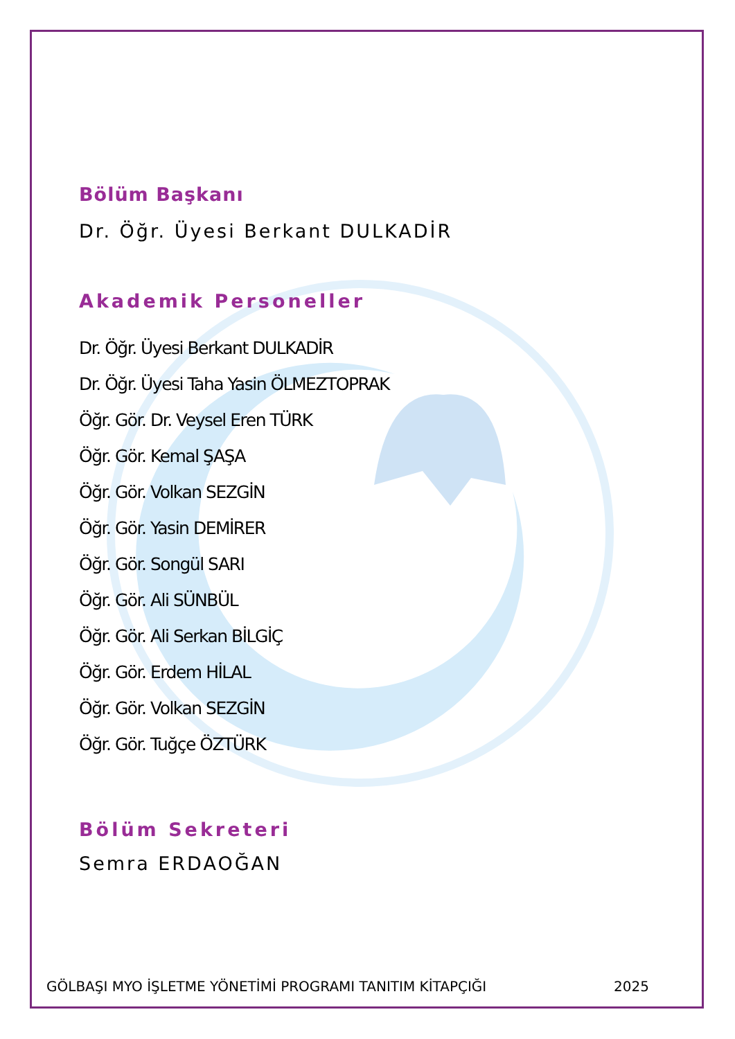Bölüm Başkanı
Dr. Öğr. Üyesi Berkant DULKADİR
Akademik Personeller
Dr. Öğr. Üyesi Berkant DULKADİR
Dr. Öğr. Üyesi Taha Yasin ÖLMEZTOPRAK
Öğr. Gör. Dr. Veysel Eren TÜRK
Öğr. Gör. Kemal ŞAŞA
Öğr. Gör. Volkan SEZGİN
Öğr. Gör. Yasin DEMİRER
Öğr. Gör. Songül SARI
Öğr. Gör. Ali SÜNBÜL
Öğr. Gör. Ali Serkan BİLGİÇ
Öğr. Gör. Erdem HİLAL
Öğr. Gör. Volkan SEZGİN
Öğr. Gör. Tuğçe ÖZTÜRK
Bölüm Sekreteri
Semra ERDAOĞAN
GÖLBAŞI MYO İŞLETME YÖNETİMİ PROGRAMI TANITIM KİTAPÇIĞI 2025